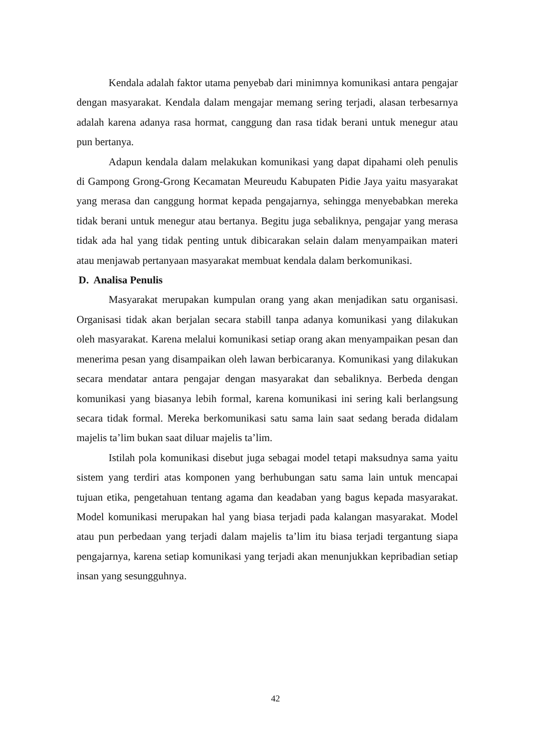Kendala adalah faktor utama penyebab dari minimnya komunikasi antara pengajar dengan masyarakat. Kendala dalam mengajar memang sering terjadi, alasan terbesarnya adalah karena adanya rasa hormat, canggung dan rasa tidak berani untuk menegur atau pun bertanya.
Adapun kendala dalam melakukan komunikasi yang dapat dipahami oleh penulis di Gampong Grong-Grong Kecamatan Meureudu Kabupaten Pidie Jaya yaitu masyarakat yang merasa dan canggung hormat kepada pengajarnya, sehingga menyebabkan mereka tidak berani untuk menegur atau bertanya. Begitu juga sebaliknya, pengajar yang merasa tidak ada hal yang tidak penting untuk dibicarakan selain dalam menyampaikan materi atau menjawab pertanyaan masyarakat membuat kendala dalam berkomunikasi.
D. Analisa Penulis
Masyarakat merupakan kumpulan orang yang akan menjadikan satu organisasi. Organisasi tidak akan berjalan secara stabill tanpa adanya komunikasi yang dilakukan oleh masyarakat. Karena melalui komunikasi setiap orang akan menyampaikan pesan dan menerima pesan yang disampaikan oleh lawan berbicaranya. Komunikasi yang dilakukan secara mendatar antara pengajar dengan masyarakat dan sebaliknya. Berbeda dengan komunikasi yang biasanya lebih formal, karena komunikasi ini sering kali berlangsung secara tidak formal. Mereka berkomunikasi satu sama lain saat sedang berada didalam majelis ta’lim bukan saat diluar majelis ta’lim.
Istilah pola komunikasi disebut juga sebagai model tetapi maksudnya sama yaitu sistem yang terdiri atas komponen yang berhubungan satu sama lain untuk mencapai tujuan etika, pengetahuan tentang agama dan keadaban yang bagus kepada masyarakat. Model komunikasi merupakan hal yang biasa terjadi pada kalangan masyarakat. Model atau pun perbedaan yang terjadi dalam majelis ta’lim itu biasa terjadi tergantung siapa pengajarnya, karena setiap komunikasi yang terjadi akan menunjukkan kepribadian setiap insan yang sesungguhnya.
42